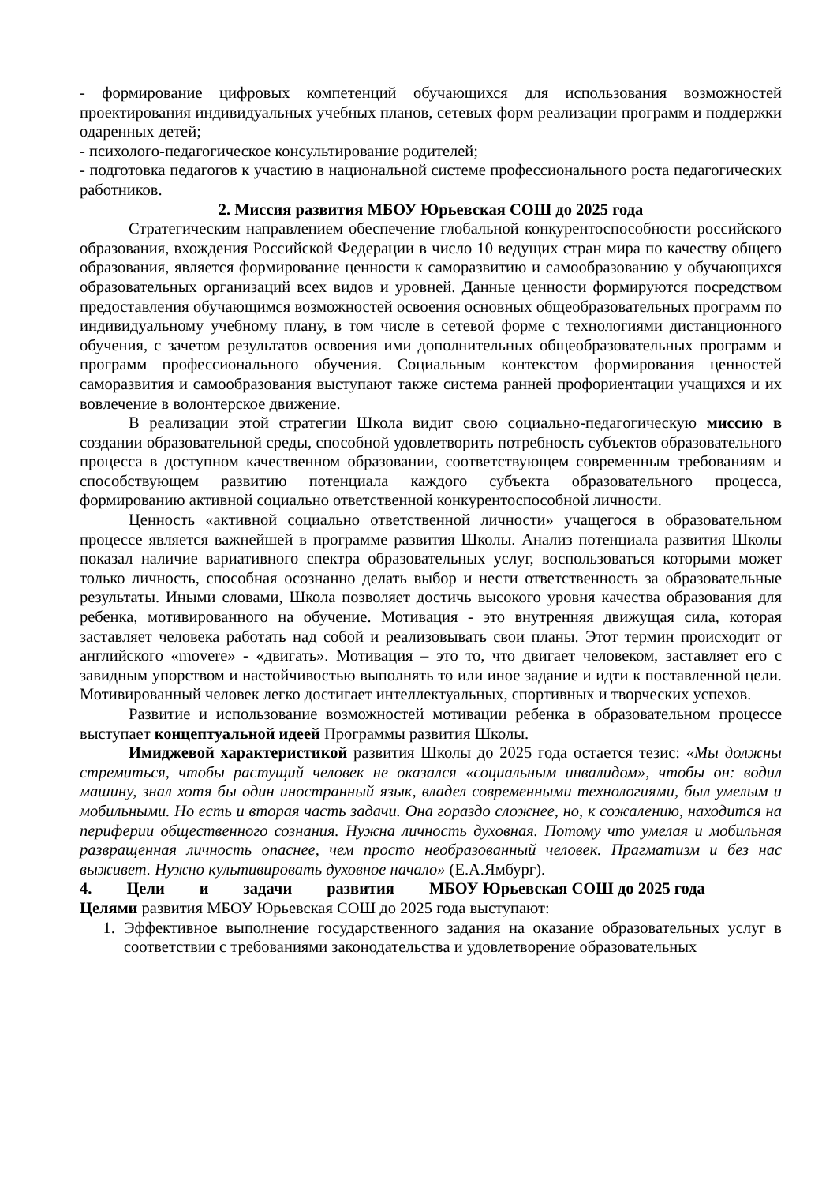- формирование цифровых компетенций обучающихся для использования возможностей проектирования индивидуальных учебных планов, сетевых форм реализации программ и поддержки одаренных детей;
- психолого-педагогическое консультирование родителей;
- подготовка педагогов к участию в национальной системе профессионального роста педагогических работников.
2. Миссия развития МБОУ Юрьевская СОШ до 2025 года
Стратегическим направлением обеспечение глобальной конкурентоспособности российского образования, вхождения Российской Федерации в число 10 ведущих стран мира по качеству общего образования, является формирование ценности к саморазвитию и самообразованию у обучающихся образовательных организаций всех видов и уровней. Данные ценности формируются посредством предоставления обучающимся возможностей освоения основных общеобразовательных программ по индивидуальному учебному плану, в том числе в сетевой форме с технологиями дистанционного обучения, с зачетом результатов освоения ими дополнительных общеобразовательных программ и программ профессионального обучения. Социальным контекстом формирования ценностей саморазвития и самообразования выступают также система ранней профориентации учащихся и их вовлечение в волонтерское движение.
В реализации этой стратегии Школа видит свою социально-педагогическую миссию в создании образовательной среды, способной удовлетворить потребность субъектов образовательного процесса в доступном качественном образовании, соответствующем современным требованиям и способствующем развитию потенциала каждого субъекта образовательного процесса, формированию активной социально ответственной конкурентоспособной личности.
Ценность «активной социально ответственной личности» учащегося в образовательном процессе является важнейшей в программе развития Школы. Анализ потенциала развития Школы показал наличие вариативного спектра образовательных услуг, воспользоваться которыми может только личность, способная осознанно делать выбор и нести ответственность за образовательные результаты. Иными словами, Школа позволяет достичь высокого уровня качества образования для ребенка, мотивированного на обучение. Мотивация - это внутренняя движущая сила, которая заставляет человека работать над собой и реализовывать свои планы. Этот термин происходит от английского «movere» - «двигать». Мотивация – это то, что двигает человеком, заставляет его с завидным упорством и настойчивостью выполнять то или иное задание и идти к поставленной цели. Мотивированный человек легко достигает интеллектуальных, спортивных и творческих успехов.
Развитие и использование возможностей мотивации ребенка в образовательном процессе выступает концептуальной идеей Программы развития Школы.
Имиджевой характеристикой развития Школы до 2025 года остается тезис: «Мы должны стремиться, чтобы растущий человек не оказался «социальным инвалидом», чтобы он: водил машину, знал хотя бы один иностранный язык, владел современными технологиями, был умелым и мобильными. Но есть и вторая часть задачи. Она гораздо сложнее, но, к сожалению, находится на периферии общественного сознания. Нужна личность духовная. Потому что умелая и мобильная развращенная личность опаснее, чем просто необразованный человек. Прагматизм и без нас выживет. Нужно культивировать духовное начало» (Е.А.Ямбург).
4. Цели и задачи развития МБОУ Юрьевская СОШ до 2025 года
Целями развития МБОУ Юрьевская СОШ до 2025 года выступают:
1. Эффективное выполнение государственного задания на оказание образовательных услуг в соответствии с требованиями законодательства и удовлетворение образовательных